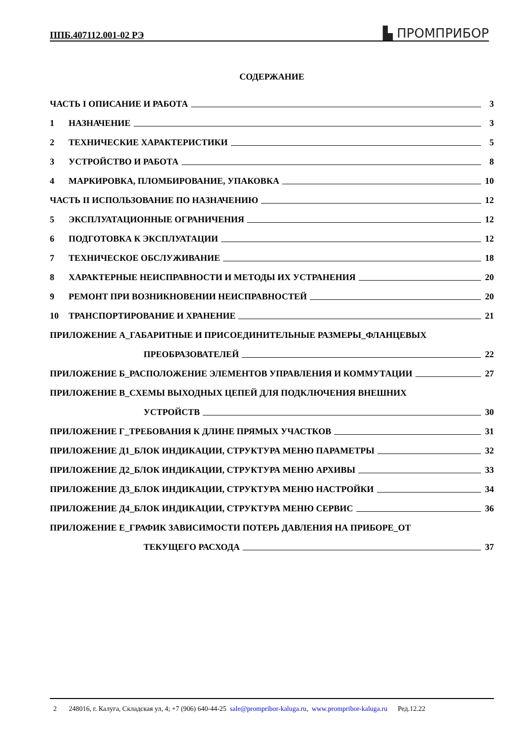ППБ.407112.001-02 РЭ ▙ ПРОМПРИБОР
СОДЕРЖАНИЕ
ЧАСТЬ I ОПИСАНИЕ И РАБОТА 3
1 НАЗНАЧЕНИЕ 3
2 ТЕХНИЧЕСКИЕ ХАРАКТЕРИСТИКИ 5
3 УСТРОЙСТВО И РАБОТА 8
4 МАРКИРОВКА, ПЛОМБИРОВАНИЕ, УПАКОВКА 10
ЧАСТЬ II ИСПОЛЬЗОВАНИЕ ПО НАЗНАЧЕНИЮ 12
5 ЭКСПЛУАТАЦИОННЫЕ ОГРАНИЧЕНИЯ 12
6 ПОДГОТОВКА К ЭКСПЛУАТАЦИИ 12
7 ТЕХНИЧЕСКОЕ ОБСЛУЖИВАНИЕ 18
8 ХАРАКТЕРНЫЕ НЕИСПРАВНОСТИ И МЕТОДЫ ИХ УСТРАНЕНИЯ 20
9 РЕМОНТ ПРИ ВОЗНИКНОВЕНИИ НЕИСПРАВНОСТЕЙ 20
10 ТРАНСПОРТИРОВАНИЕ И ХРАНЕНИЕ 21
ПРИЛОЖЕНИЕ А_ГАБАРИТНЫЕ И ПРИСОЕДИНИТЕЛЬНЫЕ РАЗМЕРЫ_ФЛАНЦЕВЫХ
ПРЕОБРАЗОВАТЕЛЕЙ 22
ПРИЛОЖЕНИЕ Б_РАСПОЛОЖЕНИЕ ЭЛЕМЕНТОВ УПРАВЛЕНИЯ И КОММУТАЦИИ 27
ПРИЛОЖЕНИЕ В_СХЕМЫ ВЫХОДНЫХ ЦЕПЕЙ ДЛЯ ПОДКЛЮЧЕНИЯ ВНЕШНИХ
УСТРОЙСТВ 30
ПРИЛОЖЕНИЕ Г_ТРЕБОВАНИЯ К ДЛИНЕ ПРЯМЫХ УЧАСТКОВ 31
ПРИЛОЖЕНИЕ Д1_БЛОК ИНДИКАЦИИ, СТРУКТУРА МЕНЮ ПАРАМЕТРЫ 32
ПРИЛОЖЕНИЕ Д2_БЛОК ИНДИКАЦИИ, СТРУКТУРА МЕНЮ АРХИВЫ 33
ПРИЛОЖЕНИЕ Д3_БЛОК ИНДИКАЦИИ, СТРУКТУРА МЕНЮ НАСТРОЙКИ 34
ПРИЛОЖЕНИЕ Д4_БЛОК ИНДИКАЦИИ, СТРУКТУРА МЕНЮ СЕРВИС 36
ПРИЛОЖЕНИЕ Е_ГРАФИК ЗАВИСИМОСТИ ПОТЕРЬ ДАВЛЕНИЯ НА ПРИБОРЕ_ОТ
ТЕКУЩЕГО РАСХОДА 37
2 248016, г. Калуга, Складская ул, 4; +7 (906) 640-44-25 sale@prompribor-kaluga.ru, www.prompribor-kaluga.ru Ред.12.22